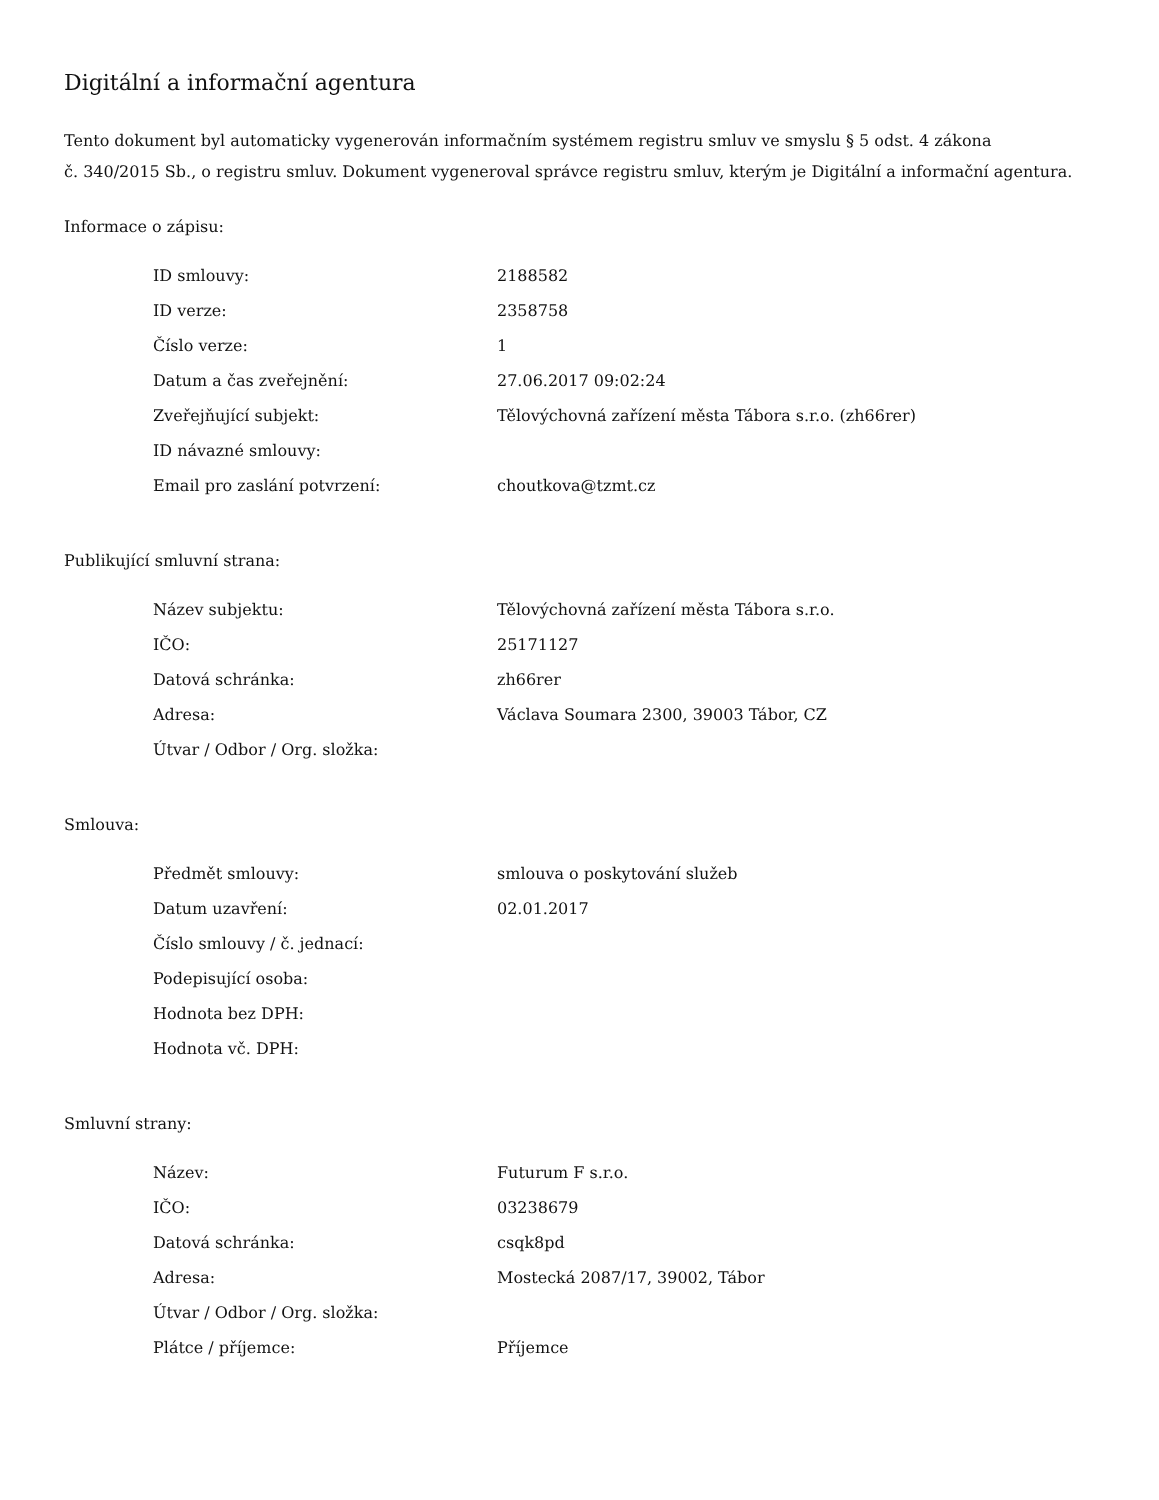Digitální a informační agentura
Tento dokument byl automaticky vygenerován informačním systémem registru smluv ve smyslu § 5 odst. 4 zákona
č. 340/2015 Sb., o registru smluv. Dokument vygeneroval správce registru smluv, kterým je Digitální a informační agentura.
Informace o zápisu:
| ID smlouvy: | 2188582 |
| ID verze: | 2358758 |
| Číslo verze: | 1 |
| Datum a čas zveřejnění: | 27.06.2017 09:02:24 |
| Zveřejňující subjekt: | Tělovýchovná zařízení města Tábora s.r.o. (zh66rer) |
| ID návazné smlouvy: | |
| Email pro zaslání potvrzení: | choutkova@tzmt.cz |
Publikující smluvní strana:
| Název subjektu: | Tělovýchovná zařízení města Tábora s.r.o. |
| IČO: | 25171127 |
| Datová schránka: | zh66rer |
| Adresa: | Václava Soumara 2300, 39003 Tábor, CZ |
| Útvar / Odbor / Org. složka: | |
Smlouva:
| Předmět smlouvy: | smlouva o poskytování služeb |
| Datum uzavření: | 02.01.2017 |
| Číslo smlouvy / č. jednací: | |
| Podepisující osoba: | |
| Hodnota bez DPH: | |
| Hodnota vč. DPH: | |
Smluvní strany:
| Název: | Futurum F s.r.o. |
| IČO: | 03238679 |
| Datová schránka: | csqk8pd |
| Adresa: | Mostecká 2087/17, 39002, Tábor |
| Útvar / Odbor / Org. složka: | |
| Plátce / příjemce: | Příjemce |